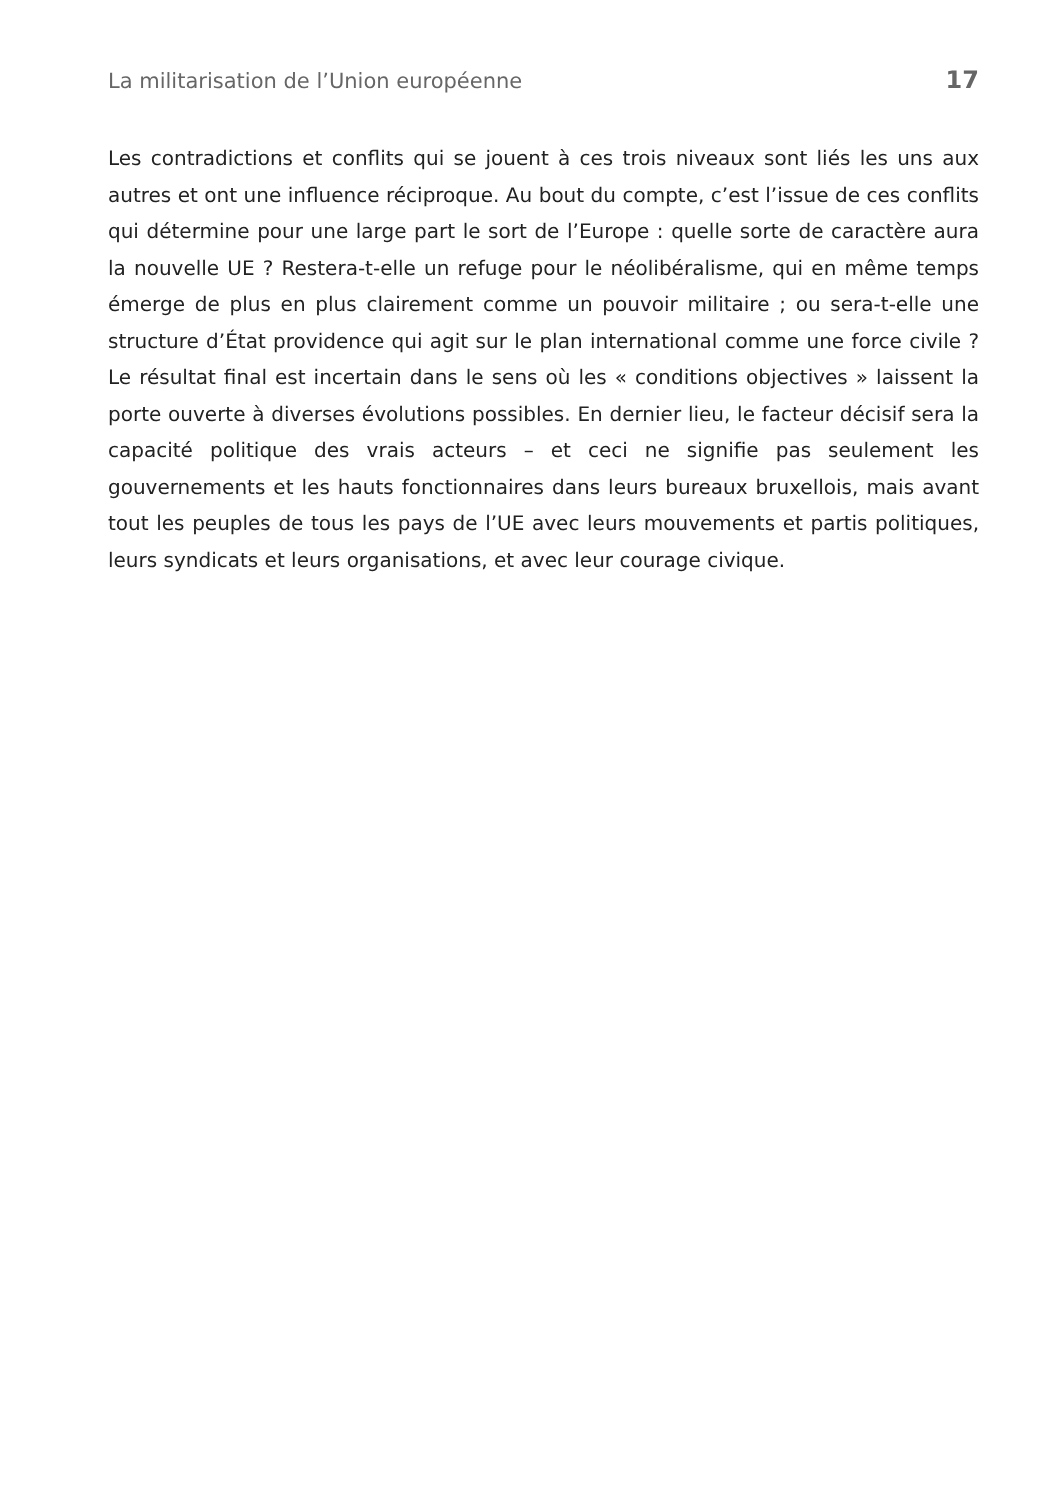La militarisation de l’Union européenne 17
Les contradictions et conflits qui se jouent à ces trois niveaux sont liés les uns aux autres et ont une influence réciproque. Au bout du compte, c’est l’issue de ces conflits qui détermine pour une large part le sort de l’Europe : quelle sorte de caractère aura la nouvelle UE ? Restera-t-elle un refuge pour le néolibéralisme, qui en même temps émerge de plus en plus clairement comme un pouvoir militaire ; ou sera-t-elle une structure d’État providence qui agit sur le plan international comme une force civile ? Le résultat final est incertain dans le sens où les « conditions objectives » laissent la porte ouverte à diverses évolutions possibles. En dernier lieu, le facteur décisif sera la capacité politique des vrais acteurs – et ceci ne signifie pas seulement les gouvernements et les hauts fonctionnaires dans leurs bureaux bruxellois, mais avant tout les peuples de tous les pays de l’UE avec leurs mouvements et partis politiques, leurs syndicats et leurs organisations, et avec leur courage civique.